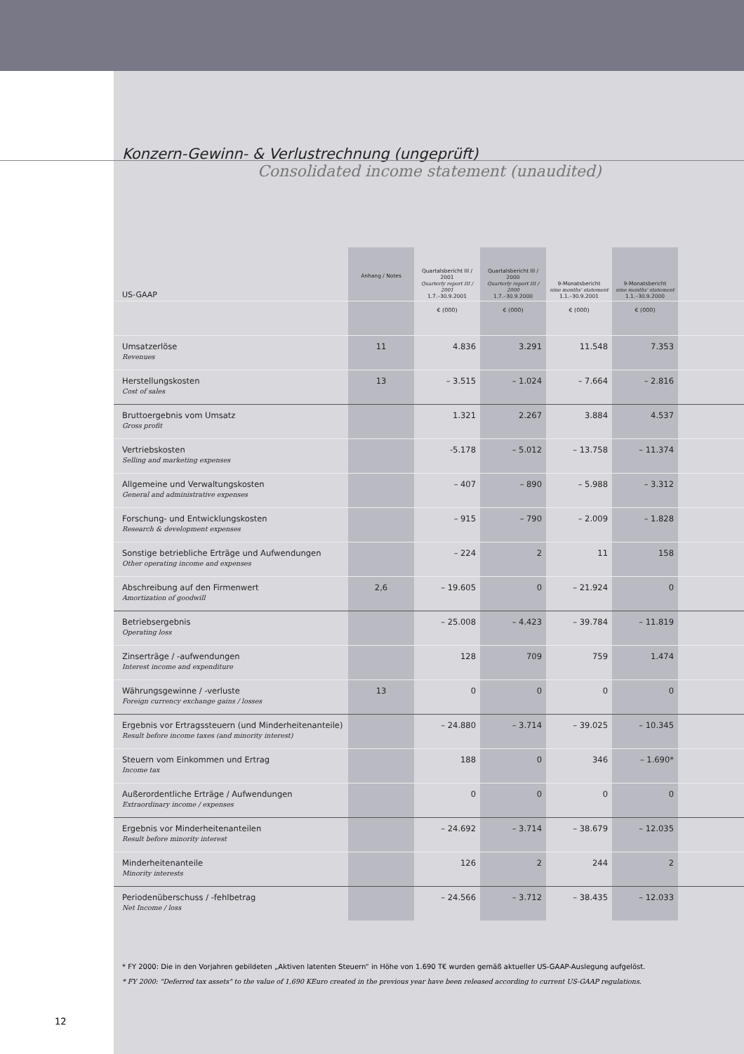Konzern-Gewinn- & Verlustrechnung (ungeprüft)
Consolidated income statement (unaudited)
| US-GAAP | Anhang / Notes | Quartalsbericht III / 2001 Quarterly report III / 2001 1.7.–30.9.2001 | Quartalsbericht III / 2000 Quarterly report III / 2000 1.7.–30.9.2000 | 9-Monatsbericht nine months' statement 1.1.–30.9.2001 | 9-Monatsbericht nine months' statement 1.1.–30.9.2000 | |
| --- | --- | --- | --- | --- | --- | --- |
| | | € (000) | € (000) | € (000) | € (000) | |
| Umsatzerlöse Revenues | 11 | 4.836 | 3.291 | 11.548 | 7.353 | |
| Herstellungskosten Cost of sales | 13 | – 3.515 | – 1.024 | – 7.664 | – 2.816 | |
| Bruttoergebnis vom Umsatz Gross profit | | 1.321 | 2.267 | 3.884 | 4.537 | |
| Vertriebskosten Selling and marketing expenses | | -5.178 | – 5.012 | – 13.758 | – 11.374 | |
| Allgemeine und Verwaltungskosten General and administrative expenses | | – 407 | – 890 | – 5.988 | – 3.312 | |
| Forschung- und Entwicklungskosten Research & development expenses | | – 915 | – 790 | – 2.009 | – 1.828 | |
| Sonstige betriebliche Erträge und Aufwendungen Other operating income and expenses | | – 224 | 2 | 11 | 158 | |
| Abschreibung auf den Firmenwert Amortization of goodwill | 2,6 | – 19.605 | 0 | – 21.924 | 0 | |
| Betriebsergebnis Operating loss | | – 25.008 | – 4.423 | – 39.784 | – 11.819 | |
| Zinserträge / -aufwendungen Interest income and expenditure | | 128 | 709 | 759 | 1.474 | |
| Währungsgewinne / -verluste Foreign currency exchange gains / losses | 13 | 0 | 0 | 0 | 0 | |
| Ergebnis vor Ertragssteuern (und Minderheitenanteile) Result before income taxes (and minority interest) | | – 24.880 | – 3.714 | – 39.025 | – 10.345 | |
| Steuern vom Einkommen und Ertrag Income tax | | 188 | 0 | 346 | – 1.690* | |
| Außerordentliche Erträge / Aufwendungen Extraordinary income / expenses | | 0 | 0 | 0 | 0 | |
| Ergebnis vor Minderheitenanteilen Result before minority interest | | – 24.692 | – 3.714 | – 38.679 | – 12.035 | |
| Minderheitenanteile Minority interests | | 126 | 2 | 244 | 2 | |
| Periodenüberschuss / -fehlbetrag Net Income / loss | | – 24.566 | – 3.712 | – 38.435 | – 12.033 | |
* FY 2000: Die in den Vorjahren gebildeten „Aktiven latenten Steuern“ in Höhe von 1.690 T€ wurden gemäß aktueller US-GAAP-Auslegung aufgelöst.
* FY 2000: "Deferred tax assets" to the value of 1,690 KEuro created in the previous year have been released according to current US-GAAP regulations.
12